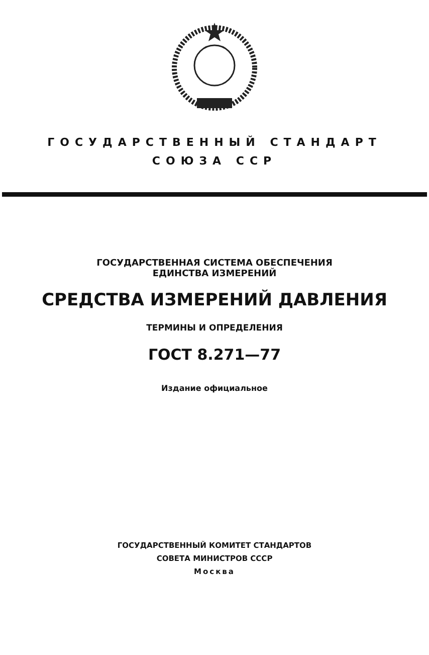ГОСУДАРСТВЕННЫЙ СТАНДАРТ
СОЮЗА ССР
ГОСУДАРСТВЕННАЯ СИСТЕМА ОБЕСПЕЧЕНИЯ
ЕДИНСТВА ИЗМЕРЕНИЙ
СРЕДСТВА ИЗМЕРЕНИЙ ДАВЛЕНИЯ
ТЕРМИНЫ И ОПРЕДЕЛЕНИЯ
ГОСТ 8.271—77
Издание официальное
ГОСУДАРСТВЕННЫЙ КОМИТЕТ СТАНДАРТОВ
СОВЕТА МИНИСТРОВ СССР
Москва